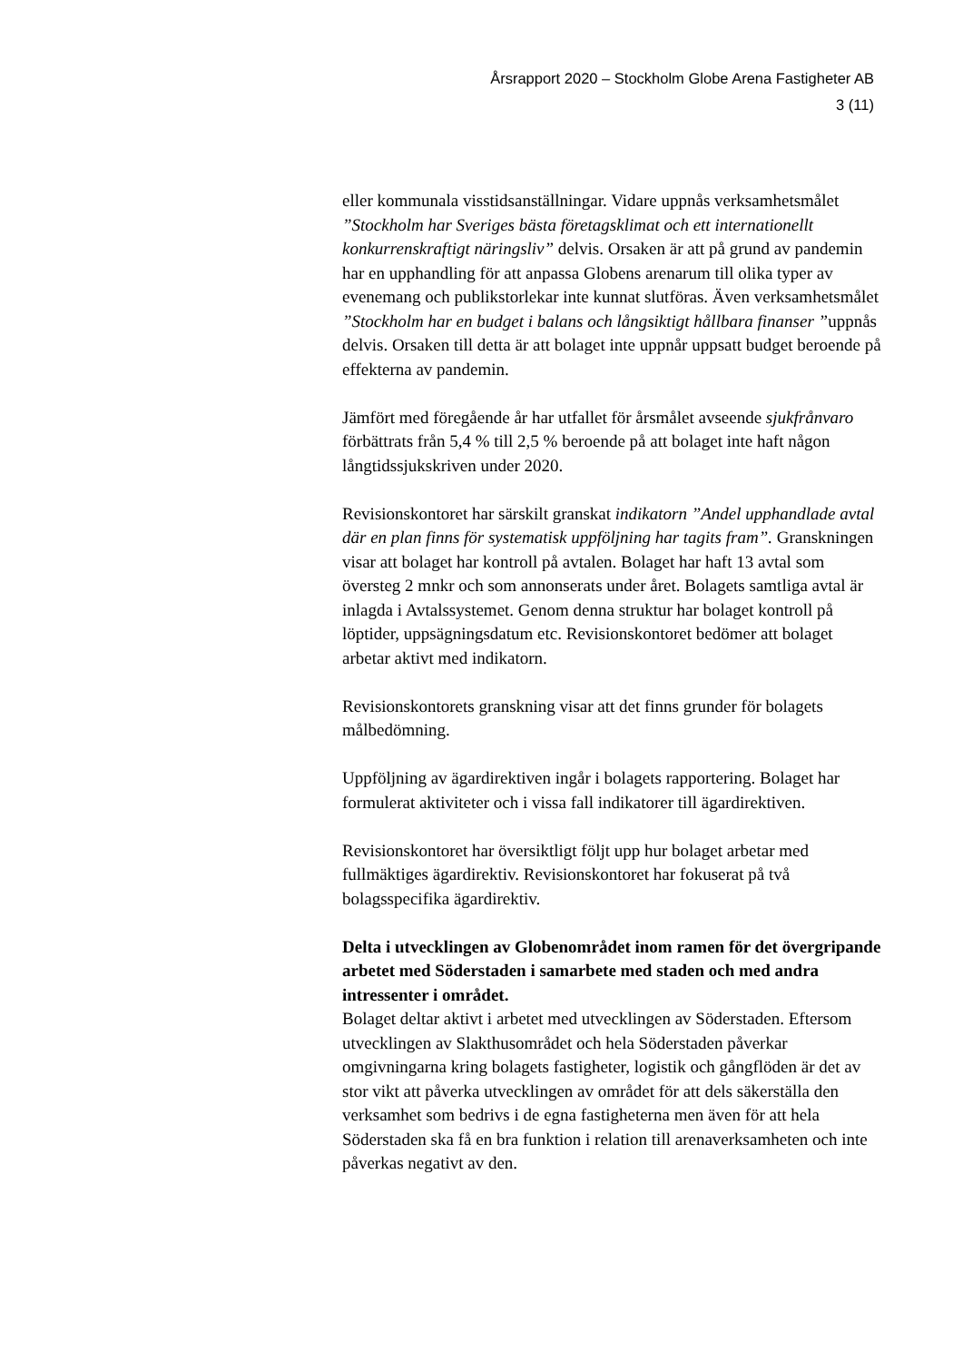Årsrapport 2020 – Stockholm Globe Arena Fastigheter AB
3 (11)
eller kommunala visstidsanställningar. Vidare uppnås verksamhetsmålet ”Stockholm har Sveriges bästa företagsklimat och ett internationellt konkurrenskraftigt näringsliv” delvis. Orsaken är att på grund av pandemin har en upphandling för att anpassa Globens arenarum till olika typer av evenemang och publikstorlekar inte kunnat slutföras. Även verksamhetsmålet ”Stockholm har en budget i balans och långsiktigt hållbara finanser ”uppnås delvis. Orsaken till detta är att bolaget inte uppnår uppsatt budget beroende på effekterna av pandemin.
Jämfört med föregående år har utfallet för årsmålet avseende sjukfrånvaro förbättrats från 5,4 % till 2,5 % beroende på att bolaget inte haft någon långtidssjukskriven under 2020.
Revisionskontoret har särskilt granskat indikatorn ”Andel upphandlade avtal där en plan finns för systematisk uppföljning har tagits fram”. Granskningen visar att bolaget har kontroll på avtalen. Bolaget har haft 13 avtal som översteg 2 mnkr och som annonserats under året. Bolagets samtliga avtal är inlagda i Avtalssystemet. Genom denna struktur har bolaget kontroll på löptider, uppsägningsdatum etc. Revisionskontoret bedömer att bolaget arbetar aktivt med indikatorn.
Revisionskontorets granskning visar att det finns grunder för bolagets målbedömning.
Uppföljning av ägardirektiven ingår i bolagets rapportering. Bolaget har formulerat aktiviteter och i vissa fall indikatorer till ägardirektiven.
Revisionskontoret har översiktligt följt upp hur bolaget arbetar med fullmäktiges ägardirektiv. Revisionskontoret har fokuserat på två bolagsspecifika ägardirektiv.
Delta i utvecklingen av Globenområdet inom ramen för det övergripande arbetet med Söderstaden i samarbete med staden och med andra intressenter i området.
Bolaget deltar aktivt i arbetet med utvecklingen av Söderstaden. Eftersom utvecklingen av Slakthusområdet och hela Söderstaden påverkar omgivningarna kring bolagets fastigheter, logistik och gångflöden är det av stor vikt att påverka utvecklingen av området för att dels säkerställa den verksamhet som bedrivs i de egna fastigheterna men även för att hela Söderstaden ska få en bra funktion i relation till arenaverksamheten och inte påverkas negativt av den.